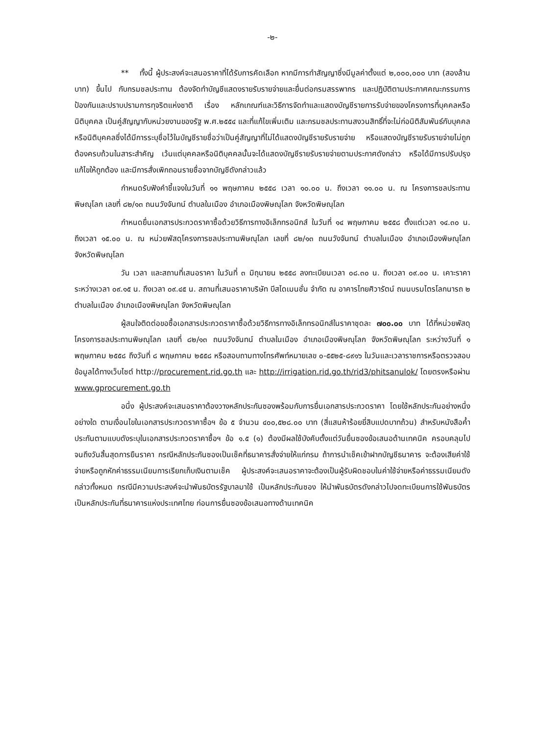-๒-
** ทั้งนี้ ผู้ประสงค์จะเสนอราคาที่ได้รับการคัดเลือก หากมีการทำสัญญาซึ่งมีมูลค่าตั้งแต่ ๒,๐๐๐,๐๐๐ บาท (สองล้านบาท) ขึ้นไป กับกรมชลประทาน ต้องจัดทำบัญชีแสดงรายรับรายจ่ายและยื่นต่อกรมสรรพากร และปฏิบัติตามประกาศคณะกรรมการป้องกันและปราบปรามการทุจริตแห่งชาติ เรื่อง หลักเกณฑ์และวิธีการจัดทำและแสดงบัญชีรายการรับจ่ายของโครงการที่บุคคลหรือนิติบุคคล เป็นคู่สัญญากับหน่วยงานของรัฐ พ.ศ.๒๕๕๔ และที่แก้ไขเพิ่มเติม และกรมชลประทานสงวนสิทธิ์ที่จะไม่ก่อนิติสัมพันธ์กับบุคคลหรือนิติบุคคลซึ่งได้มีการระบุชื่อไว้ในบัญชีรายชื่อว่าเป็นคู่สัญญาที่ไม่ได้แสดงบัญชีรายรับรายจ่าย หรือแสดงบัญชีรายรับรายจ่ายไม่ถูกต้องครบถ้วนในสาระสำคัญ เว้นแต่บุคคลหรือนิติบุคคลนั้นจะได้แสดงบัญชีรายรับรายจ่ายตามประกาศดังกล่าว หรือได้มีการปรับปรุงแก้ไขให้ถูกต้อง และมีการสั่งเพิกถอนรายชื่อจากบัญชีดังกล่าวแล้ว
กำหนดรับฟังคำชี้แจงในวันที่ ๑๑ พฤษภาคม ๒๕๕๘ เวลา ๑๐.๐๐ น. ถึงเวลา ๑๑.๐๐ น. ณ โครงการชลประทานพิษณุโลก เลขที่ ๘๒/๑๓ ถนนวังจันทน์ ตำบลในเมือง อำเภอเมืองพิษณุโลก จังหวัดพิษณุโลก
กำหนดยื่นเอกสารประกวดราคาซื้อด้วยวิธีการทางอิเล็กทรอนิกส์ ในวันที่ ๑๔ พฤษภาคม ๒๕๕๘ ตั้งแต่เวลา ๑๔.๓๐ น. ถึงเวลา ๑๕.๐๐ น. ณ หน่วยพัสดุโครงการชลประทานพิษณุโลก เลขที่ ๘๒/๑๓ ถนนวังจันทน์ ตำบลในเมือง อำเภอเมืองพิษณุโลก จังหวัดพิษณุโลก
วัน เวลา และสถานที่เสนอราคา ในวันที่ ๓ มิถุนายน ๒๕๕๘ ลงทะเบียนเวลา ๐๘.๓๐ น. ถึงเวลา ๐๙.๐๐ น. เคาะราคาระหว่างเวลา ๐๙.๑๕ น. ถึงเวลา ๐๙.๔๕ น. สถานที่เสนอราคาบริษัท บีสไดเมนชั่น จำกัด ณ อาคารไทยศิวารัตน์ ถนนบรมไตรโลกนารถ ๒ ตำบลในเมือง อำเภอเมืองพิษณุโลก จังหวัดพิษณุโลก
ผู้สนใจติดต่อขอซื้อเอกสารประกวดราคาซื้อด้วยวิธีการทางอิเล็กทรอนิกส์ในราคาชุดละ ๗๐๐.๐๐ บาท ได้ที่หน่วยพัสดุโครงการชลประทานพิษณุโลก เลขที่ ๘๒/๑๓ ถนนวังจันทน์ ตำบลในเมือง อำเภอเมืองพิษณุโลก จังหวัดพิษณุโลก ระหว่างวันที่ ๑ พฤษภาคม ๒๕๕๘ ถึงวันที่ ๘ พฤษภาคม ๒๕๕๘ หรือสอบถามทางโทรศัพท์หมายเลข ๐-๕๕๒๕-๘๙๑๖ ในวันและเวลาราชการหรือตรวจสอบข้อมูลได้ทางเว็บไซต์ http://procurement.rid.go.th และ http://irrigation.rid.go.th/rid3/phitsanulok/ โดยตรงหรือผ่าน www.gprocurement.go.th
อนึ่ง ผู้ประสงค์จะเสนอราคาต้องวางหลักประกันซองพร้อมกับการยื่นเอกสารประกวดราคา โดยใช้หลักประกันอย่างหนึ่งอย่างใด ตามเงื่อนไขในเอกสารประกวดราคาซื้อฯ ข้อ ๕ จำนวน ๔๐๐,๕๒๘.๐๐ บาท (สี่แสนห้าร้อยยี่สิบแปดบาทถ้วน) สำหรับหนังสือค้ำประกันตามแบบดังระบุในเอกสารประกวดราคาซื้อฯ ข้อ ๑.๕ (๑) ต้องมีผลใช้บังคับตั้งแต่วันยื่นซองข้อเสนอด้านเทคนิค ครอบคลุมไปจนถึงวันสิ้นสุดการยืนราคา กรณีหลักประกันซองเป็นเช็คที่ธนาคารสั่งจ่ายให้แก่กรม ถ้าการนำเช็คเข้าฝากบัญชีธนาคาร จะต้องเสียค่าใช้จ่ายหรือถูกหักค่าธรรมเนียมการเรียกเก็บเงินตามเช็ค ผู้ประสงค์จะเสนอราคาจะต้องเป็นผู้รับผิดชอบในค่าใช้จ่ายหรือค่าธรรมเนียมดังกล่าวทั้งหมด กรณีมีความประสงค์จะนำพันธบัตรรัฐบาลมาใช้ เป็นหลักประกันซอง ให้นำพันธบัตรดังกล่าวไปจดทะเบียนการใช้พันธบัตรเป็นหลักประกันที่ธนาคารแห่งประเทศไทย ก่อนการยื่นซองข้อเสนอทางด้านเทคนิค